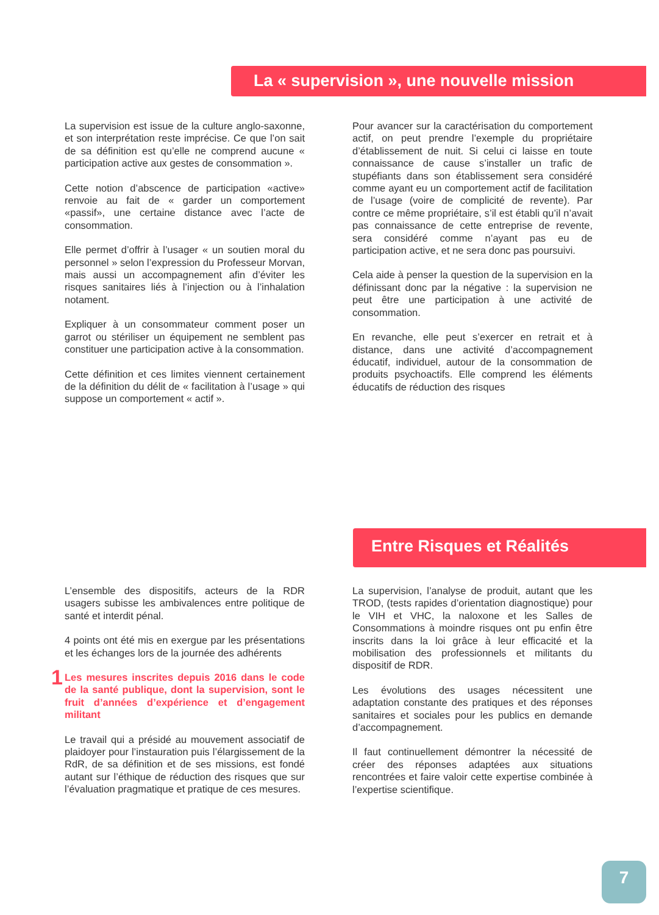La « supervision », une nouvelle mission
La supervision est issue de la culture anglo-saxonne, et son interprétation reste imprécise. Ce que l’on sait de sa définition est qu’elle ne comprend aucune « participation active aux gestes de consommation ».
Cette notion d’abscence de participation «active» renvoie au fait de « garder un comportement «passif», une certaine distance avec l’acte de consommation.
Elle permet d’offrir à l’usager « un soutien moral du personnel » selon l’expression du Professeur Morvan, mais aussi un accompagnement afin d’éviter les risques sanitaires liés à l’injection ou à l’inhalation notament.
Expliquer à un consommateur comment poser un garrot ou stériliser un équipement ne semblent pas constituer une participation active à la consommation.
Cette définition et ces limites viennent certainement de la définition du délit de « facilitation à l’usage » qui suppose un comportement « actif ».
Pour avancer sur la caractérisation du comportement actif, on peut prendre l’exemple du propriétaire d’établissement de nuit. Si celui ci laisse en toute connaissance de cause s’installer un trafic de stupéfiants dans son établissement sera considéré comme ayant eu un comportement actif de facilitation de l’usage (voire de complicité de revente). Par contre ce même propriétaire, s’il est établi qu’il n’avait pas connaissance de cette entreprise de revente, sera considéré comme n’ayant pas eu de participation active, et ne sera donc pas poursuivi.
Cela aide à penser la question de la supervision en la définissant donc par la négative : la supervision ne peut être une participation à une activité de consommation.
En revanche, elle peut s’exercer en retrait et à distance, dans une activité d’accompagnement éducatif, individuel, autour de la consommation de produits psychoactifs. Elle comprend les éléments éducatifs de réduction des risques
Entre Risques et Réalités
L’ensemble des dispositifs, acteurs de la RDR usagers subisse les ambivalences entre politique de santé et interdit pénal.
4 points ont été mis en exergue par les présentations et les échanges lors de la journée des adhérents
1 Les mesures inscrites depuis 2016 dans le code de la santé publique, dont la supervision, sont le fruit d’années d’expérience et d’engagement militant
Le travail qui a présidé au mouvement associatif de plaidoyer pour l’instauration puis l’élargissement de la RdR, de sa définition et de ses missions, est fondé autant sur l’éthique de réduction des risques que sur l’évaluation pragmatique et pratique de ces mesures.
La supervision, l’analyse de produit, autant que les TROD, (tests rapides d’orientation diagnostique) pour le VIH et VHC, la naloxone et les Salles de Consommations à moindre risques ont pu enfin être inscrits dans la loi grâce à leur efficacité et la mobilisation des professionnels et militants du dispositif de RDR.
Les évolutions des usages nécessitent une adaptation constante des pratiques et des réponses sanitaires et sociales pour les publics en demande d’accompagnement.
Il faut continuellement démontrer la nécessité de créer des réponses adaptées aux situations rencontrées et faire valoir cette expertise combinée à l’expertise scientifique.
7